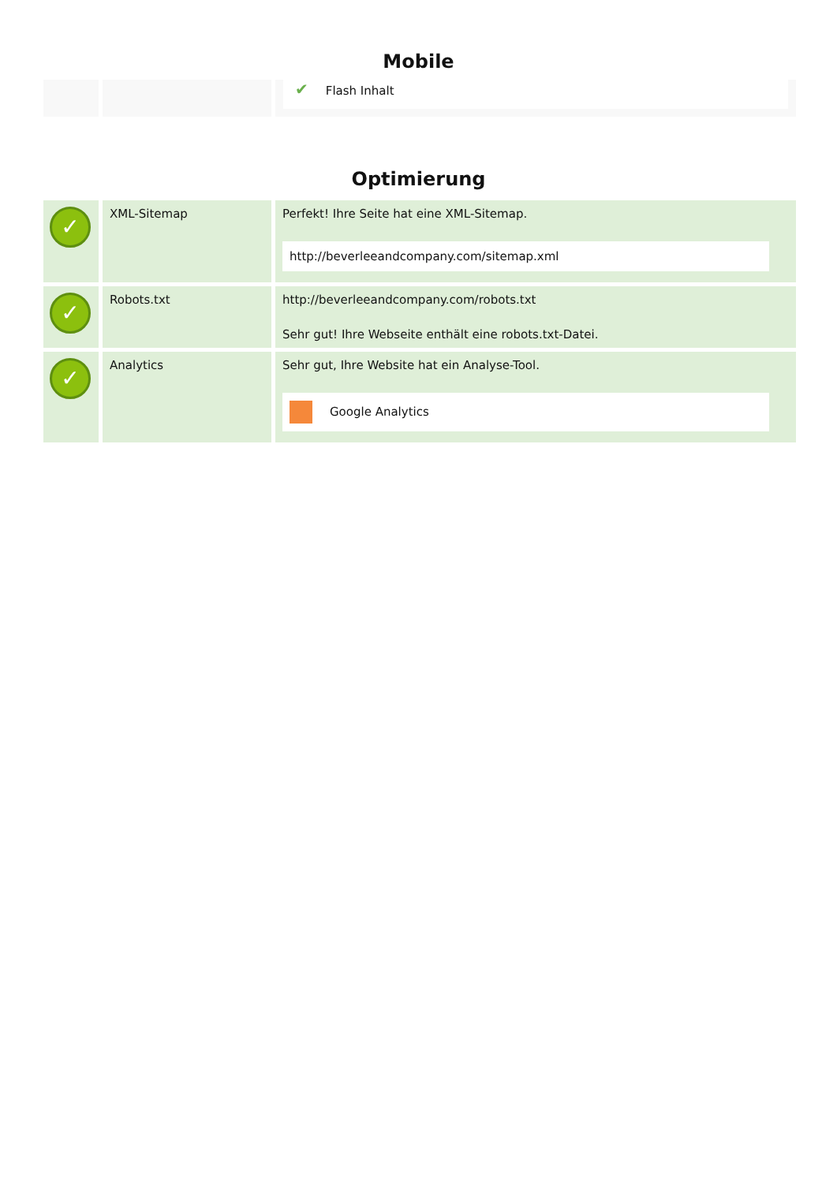Mobile
| | | ✔ Flash Inhalt |
Optimierung
| ✓ | XML-Sitemap | Perfekt! Ihre Seite hat eine XML-Sitemap. http://beverleeandcompany.com/sitemap.xml |
| ✓ | Robots.txt | http://beverleeandcompany.com/robots.txt Sehr gut! Ihre Webseite enthält eine robots.txt-Datei. |
| ✓ | Analytics | Sehr gut, Ihre Website hat ein Analyse-Tool. Google Analytics |